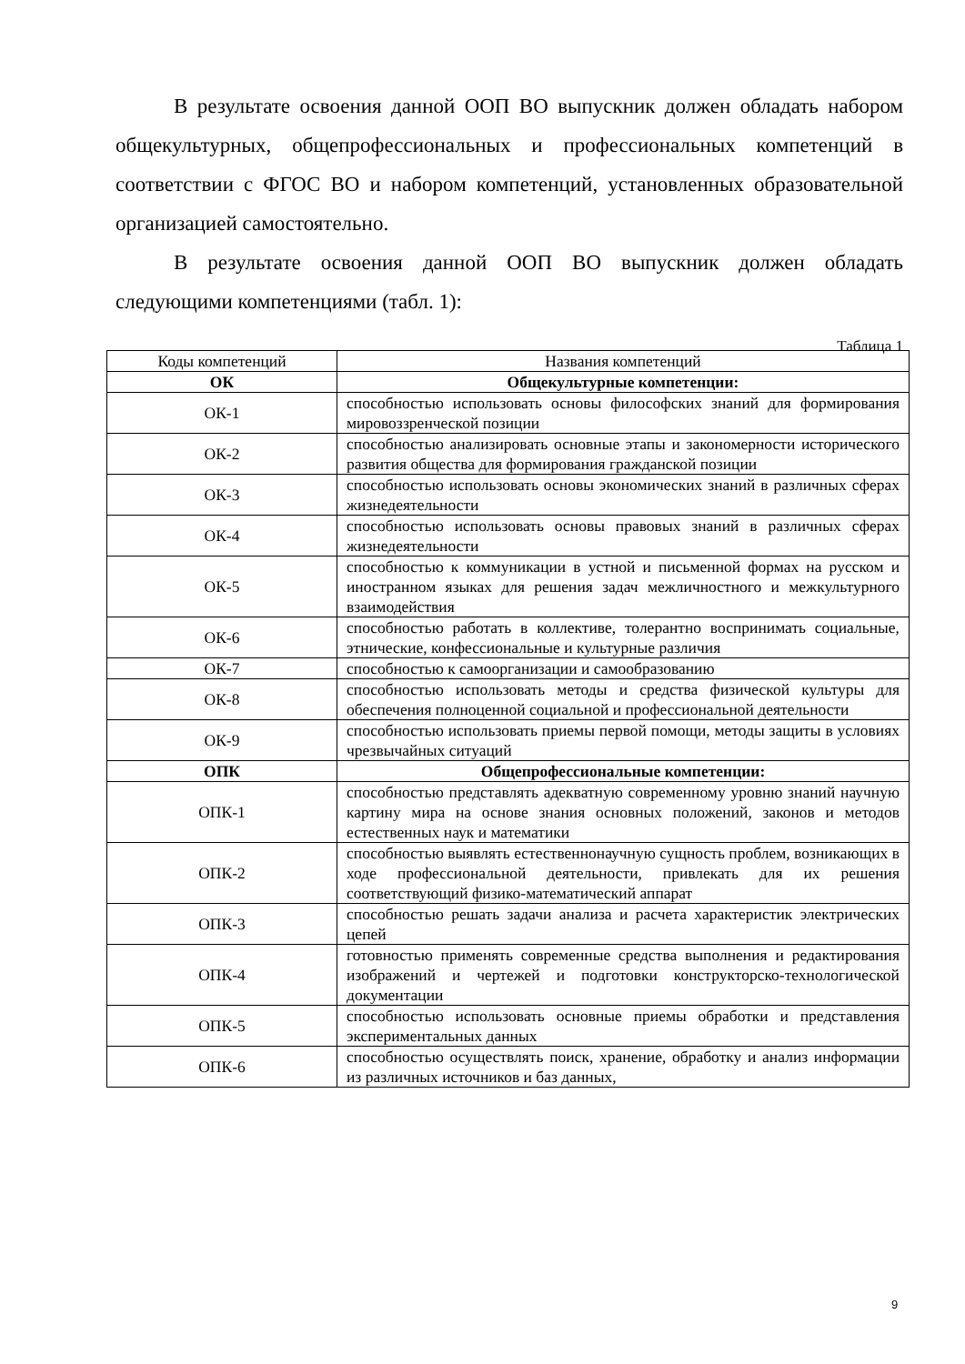В результате освоения данной ООП ВО выпускник должен обладать набором общекультурных, общепрофессиональных и профессиональных компетенций в соответствии с ФГОС ВО и набором компетенций, установленных образовательной организацией самостоятельно.
В результате освоения данной ООП ВО выпускник должен обладать следующими компетенциями (табл. 1):
Таблица 1
| Коды компетенций | Названия компетенций |
| --- | --- |
| ОК | Общекультурные компетенции: |
| ОК-1 | способностью использовать основы философских знаний для формирования мировоззренческой позиции |
| ОК-2 | способностью анализировать основные этапы и закономерности исторического развития общества для формирования гражданской позиции |
| ОК-3 | способностью использовать основы экономических знаний в различных сферах жизнедеятельности |
| ОК-4 | способностью использовать основы правовых знаний в различных сферах жизнедеятельности |
| ОК-5 | способностью к коммуникации в устной и письменной формах на русском и иностранном языках для решения задач межличностного и межкультурного взаимодействия |
| ОК-6 | способностью работать в коллективе, толерантно воспринимать социальные, этнические, конфессиональные и культурные различия |
| ОК-7 | способностью к самоорганизации и самообразованию |
| ОК-8 | способностью использовать методы и средства физической культуры для обеспечения полноценной социальной и профессиональной деятельности |
| ОК-9 | способностью использовать приемы первой помощи, методы защиты в условиях чрезвычайных ситуаций |
| ОПК | Общепрофессиональные компетенции: |
| ОПК-1 | способностью представлять адекватную современному уровню знаний научную картину мира на основе знания основных положений, законов и методов естественных наук и математики |
| ОПК-2 | способностью выявлять естественнонаучную сущность проблем, возникающих в ходе профессиональной деятельности, привлекать для их решения соответствующий физико-математический аппарат |
| ОПК-3 | способностью решать задачи анализа и расчета характеристик электрических цепей |
| ОПК-4 | готовностью применять современные средства выполнения и редактирования изображений и чертежей и подготовки конструкторско-технологической документации |
| ОПК-5 | способностью использовать основные приемы обработки и представления экспериментальных данных |
| ОПК-6 | способностью осуществлять поиск, хранение, обработку и анализ информации из различных источников и баз данных, |
9